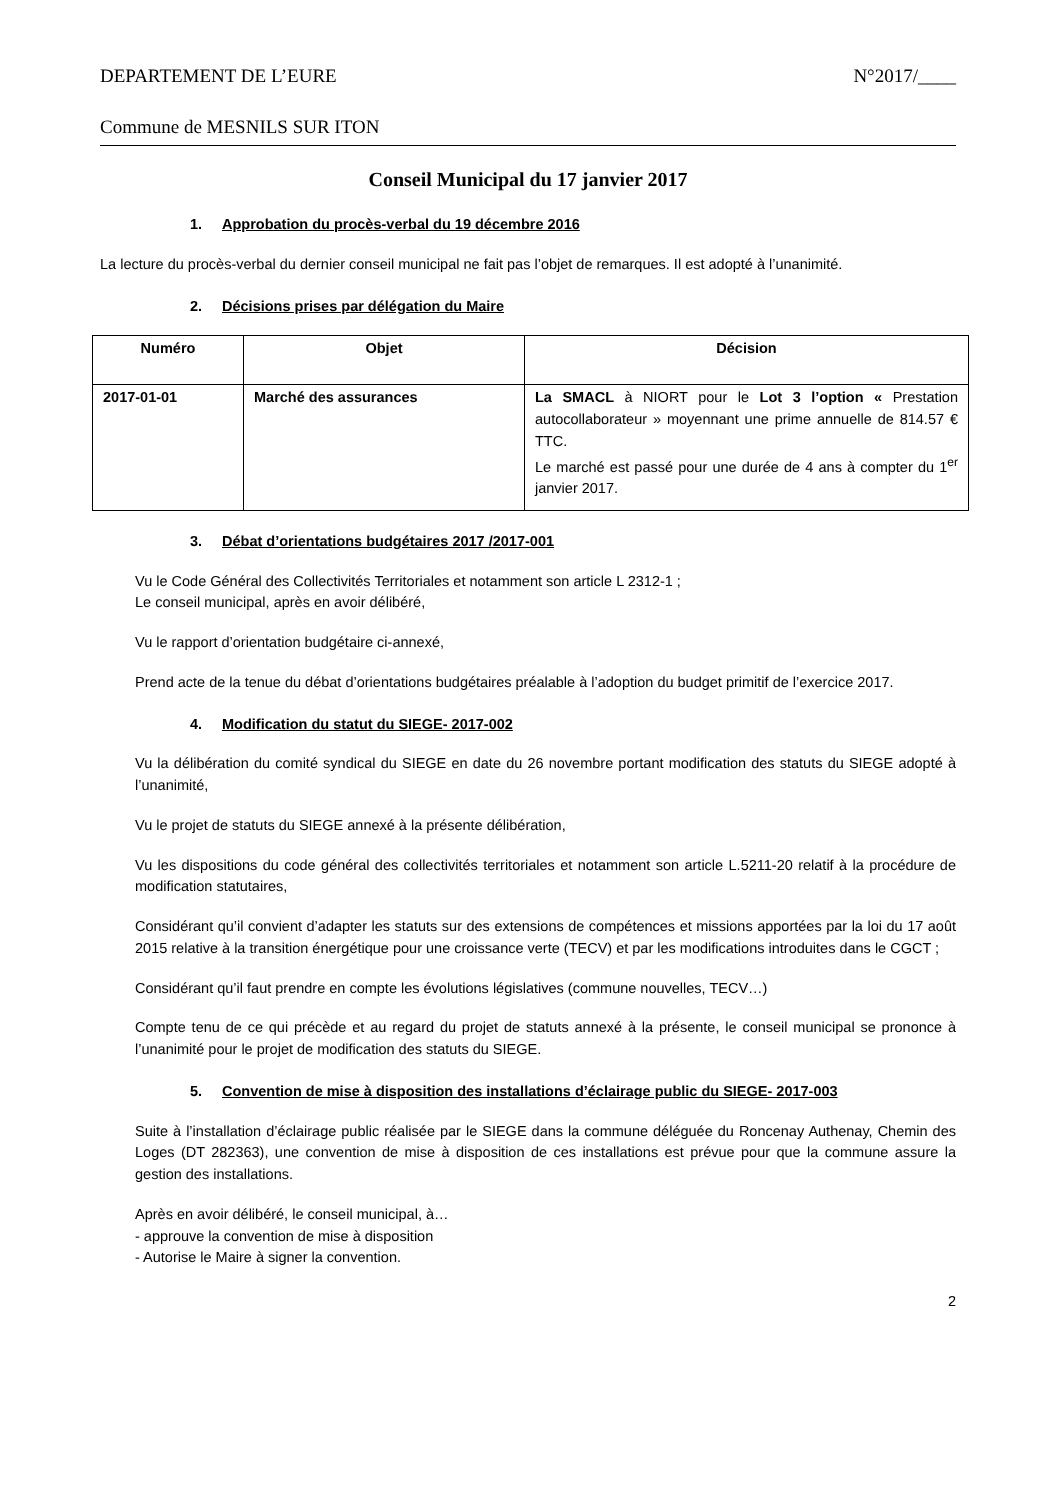DEPARTEMENT DE L’EURE N°2017/____
Commune de MESNILS SUR ITON
Conseil Municipal du 17 janvier 2017
1. Approbation du procès-verbal du 19 décembre 2016
La lecture du procès-verbal du dernier conseil municipal ne fait pas l’objet de remarques. Il est adopté à l’unanimité.
2. Décisions prises par délégation du Maire
| Numéro | Objet | Décision |
| --- | --- | --- |
| 2017-01-01 | Marché des assurances | La SMACL à NIORT pour le Lot 3 l’option « Prestation autocollaborateur » moyennant une prime annuelle de 814.57 € TTC. Le marché est passé pour une durée de 4 ans à compter du 1<sup>er</sup> janvier 2017. |
3. Débat d’orientations budgétaires 2017 /2017-001
Vu le Code Général des Collectivités Territoriales et notamment son article L 2312-1 ;
Le conseil municipal, après en avoir délibéré,
Vu le rapport d’orientation budgétaire ci-annexé,
Prend acte de la tenue du débat d’orientations budgétaires préalable à l’adoption du budget primitif de l’exercice 2017.
4. Modification du statut du SIEGE- 2017-002
Vu la délibération du comité syndical du SIEGE en date du 26 novembre portant modification des statuts du SIEGE adopté à l’unanimité,
Vu le projet de statuts du SIEGE annexé à la présente délibération,
Vu les dispositions du code général des collectivités territoriales et notamment son article L.5211-20 relatif à la procédure de modification statutaires,
Considérant qu’il convient d’adapter les statuts sur des extensions de compétences et missions apportées par la loi du 17 août 2015 relative à la transition énergétique pour une croissance verte (TECV) et par les modifications introduites dans le CGCT ;
Considérant qu’il faut prendre en compte les évolutions législatives (commune nouvelles, TECV…)
Compte tenu de ce qui précède et au regard du projet de statuts annexé à la présente, le conseil municipal se prononce à l’unanimité pour le projet de modification des statuts du SIEGE.
5. Convention de mise à disposition des installations d’éclairage public du SIEGE- 2017-003
Suite à l’installation d’éclairage public réalisée par le SIEGE dans la commune déléguée du Roncenay Authenay, Chemin des Loges (DT 282363), une convention de mise à disposition de ces installations est prévue pour que la commune assure la gestion des installations.
Après en avoir délibéré, le conseil municipal, à…
- approuve la convention de mise à disposition
- Autorise le Maire à signer la convention.
2